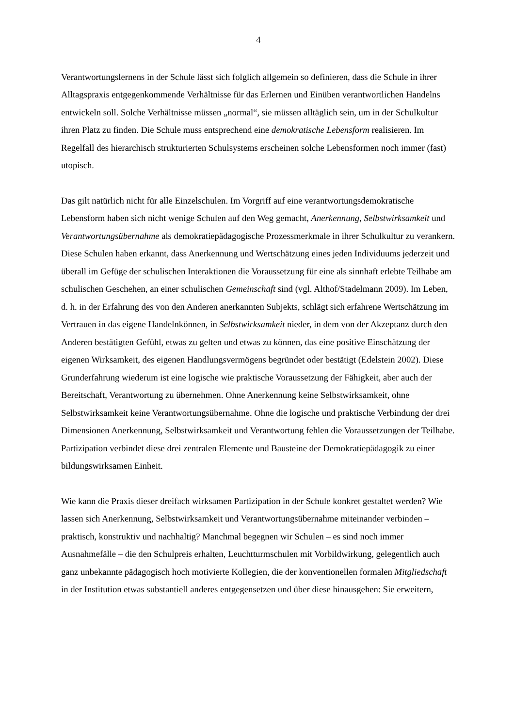4
Verantwortungslernens in der Schule lässt sich folglich allgemein so definieren, dass die Schule in ihrer Alltagspraxis entgegenkommende Verhältnisse für das Erlernen und Einüben verantwortlichen Handelns entwickeln soll. Solche Verhältnisse müssen „normal“, sie müssen alltäglich sein, um in der Schulkultur ihren Platz zu finden. Die Schule muss entsprechend eine demokratische Lebensform realisieren. Im Regelfall des hierarchisch strukturierten Schulsystems erscheinen solche Lebensformen noch immer (fast) utopisch.
Das gilt natürlich nicht für alle Einzelschulen. Im Vorgriff auf eine verantwortungsdemokratische Lebensform haben sich nicht wenige Schulen auf den Weg gemacht, Anerkennung, Selbstwirksamkeit und Verantwortungsübernahme als demokratiepädagogische Prozessmerkmale in ihrer Schulkultur zu verankern. Diese Schulen haben erkannt, dass Anerkennung und Wertschätzung eines jeden Individuums jederzeit und überall im Gefüge der schulischen Interaktionen die Voraussetzung für eine als sinnhaft erlebte Teilhabe am schulischen Geschehen, an einer schulischen Gemeinschaft sind (vgl. Althof/Stadelmann 2009). Im Leben, d. h. in der Erfahrung des von den Anderen anerkannten Subjekts, schlägt sich erfahrene Wertschätzung im Vertrauen in das eigene Handelnkönnen, in Selbstwirksamkeit nieder, in dem von der Akzeptanz durch den Anderen bestätigten Gefühl, etwas zu gelten und etwas zu können, das eine positive Einschätzung der eigenen Wirksamkeit, des eigenen Handlungsvermögens begründet oder bestätigt (Edelstein 2002). Diese Grunderfahrung wiederum ist eine logische wie praktische Voraussetzung der Fähigkeit, aber auch der Bereitschaft, Verantwortung zu übernehmen. Ohne Anerkennung keine Selbstwirksamkeit, ohne Selbstwirksamkeit keine Verantwortungsübernahme. Ohne die logische und praktische Verbindung der drei Dimensionen Anerkennung, Selbstwirksamkeit und Verantwortung fehlen die Voraussetzungen der Teilhabe. Partizipation verbindet diese drei zentralen Elemente und Bausteine der Demokratiepädagogik zu einer bildungswirksamen Einheit.
Wie kann die Praxis dieser dreifach wirksamen Partizipation in der Schule konkret gestaltet werden? Wie lassen sich Anerkennung, Selbstwirksamkeit und Verantwortungsübernahme miteinander verbinden – praktisch, konstruktiv und nachhaltig? Manchmal begegnen wir Schulen – es sind noch immer Ausnahmefälle – die den Schulpreis erhalten, Leuchtturmschulen mit Vorbildwirkung, gelegentlich auch ganz unbekannte pädagogisch hoch motivierte Kollegien, die der konventionellen formalen Mitgliedschaft in der Institution etwas substantiell anderes entgegensetzen und über diese hinausgehen: Sie erweitern,